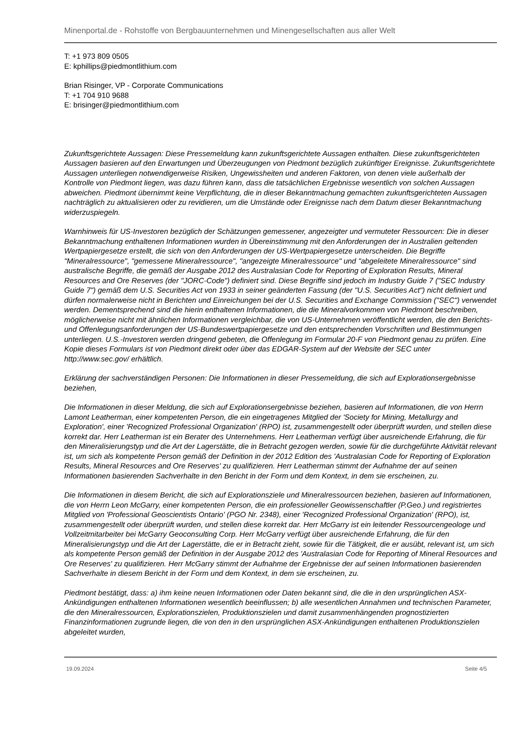Minenportal.de - Rohstoffe von Bergbauunternehmen und Minengesellschaften aus aller Welt
T: +1 973 809 0505
E: kphillips@piedmontlithium.com
Brian Risinger, VP - Corporate Communications
T: +1 704 910 9688
E: brisinger@piedmontlithium.com
Zukunftsgerichtete Aussagen: Diese Pressemeldung kann zukunftsgerichtete Aussagen enthalten. Diese zukunftsgerichteten Aussagen basieren auf den Erwartungen und Überzeugungen von Piedmont bezüglich zukünftiger Ereignisse. Zukunftsgerichtete Aussagen unterliegen notwendigerweise Risiken, Ungewissheiten und anderen Faktoren, von denen viele außerhalb der Kontrolle von Piedmont liegen, was dazu führen kann, dass die tatsächlichen Ergebnisse wesentlich von solchen Aussagen abweichen. Piedmont übernimmt keine Verpflichtung, die in dieser Bekanntmachung gemachten zukunftsgerichteten Aussagen nachträglich zu aktualisieren oder zu revidieren, um die Umstände oder Ereignisse nach dem Datum dieser Bekanntmachung widerzuspiegeln.
Warnhinweis für US-Investoren bezüglich der Schätzungen gemessener, angezeigter und vermuteter Ressourcen: Die in dieser Bekanntmachung enthaltenen Informationen wurden in Übereinstimmung mit den Anforderungen der in Australien geltenden Wertpapiergesetze erstellt, die sich von den Anforderungen der US-Wertpapiergesetze unterscheiden. Die Begriffe "Mineralressource", "gemessene Mineralressource", "angezeigte Mineralressource" und "abgeleitete Mineralressource" sind australische Begriffe, die gemäß der Ausgabe 2012 des Australasian Code for Reporting of Exploration Results, Mineral Resources and Ore Reserves (der "JORC-Code") definiert sind. Diese Begriffe sind jedoch im Industry Guide 7 ("SEC Industry Guide 7") gemäß dem U.S. Securities Act von 1933 in seiner geänderten Fassung (der "U.S. Securities Act") nicht definiert und dürfen normalerweise nicht in Berichten und Einreichungen bei der U.S. Securities and Exchange Commission ("SEC") verwendet werden. Dementsprechend sind die hierin enthaltenen Informationen, die die Mineralvorkommen von Piedmont beschreiben, möglicherweise nicht mit ähnlichen Informationen vergleichbar, die von US-Unternehmen veröffentlicht werden, die den Berichts- und Offenlegungsanforderungen der US-Bundeswertpapiergesetze und den entsprechenden Vorschriften und Bestimmungen unterliegen. U.S.-Investoren werden dringend gebeten, die Offenlegung im Formular 20-F von Piedmont genau zu prüfen. Eine Kopie dieses Formulars ist von Piedmont direkt oder über das EDGAR-System auf der Website der SEC unter http://www.sec.gov/ erhältlich.
Erklärung der sachverständigen Personen: Die Informationen in dieser Pressemeldung, die sich auf Explorationsergebnisse beziehen,
Die Informationen in dieser Meldung, die sich auf Explorationsergebnisse beziehen, basieren auf Informationen, die von Herrn Lamont Leatherman, einer kompetenten Person, die ein eingetragenes Mitglied der 'Society for Mining, Metallurgy and Exploration', einer 'Recognized Professional Organization' (RPO) ist, zusammengestellt oder überprüft wurden, und stellen diese korrekt dar. Herr Leatherman ist ein Berater des Unternehmens. Herr Leatherman verfügt über ausreichende Erfahrung, die für den Mineralisierungstyp und die Art der Lagerstätte, die in Betracht gezogen werden, sowie für die durchgeführte Aktivität relevant ist, um sich als kompetente Person gemäß der Definition in der 2012 Edition des 'Australasian Code for Reporting of Exploration Results, Mineral Resources and Ore Reserves' zu qualifizieren. Herr Leatherman stimmt der Aufnahme der auf seinen Informationen basierenden Sachverhalte in den Bericht in der Form und dem Kontext, in dem sie erscheinen, zu.
Die Informationen in diesem Bericht, die sich auf Explorationsziele und Mineralressourcen beziehen, basieren auf Informationen, die von Herrn Leon McGarry, einer kompetenten Person, die ein professioneller Geowissenschaftler (P.Geo.) und registriertes Mitglied von 'Professional Geoscientists Ontario' (PGO Nr. 2348), einer 'Recognized Professional Organization' (RPO), ist, zusammengestellt oder überprüft wurden, und stellen diese korrekt dar. Herr McGarry ist ein leitender Ressourcengeologe und Vollzeitmitarbeiter bei McGarry Geoconsulting Corp. Herr McGarry verfügt über ausreichende Erfahrung, die für den Mineralisierungstyp und die Art der Lagerstätte, die er in Betracht zieht, sowie für die Tätigkeit, die er ausübt, relevant ist, um sich als kompetente Person gemäß der Definition in der Ausgabe 2012 des 'Australasian Code for Reporting of Mineral Resources and Ore Reserves' zu qualifizieren. Herr McGarry stimmt der Aufnahme der Ergebnisse der auf seinen Informationen basierenden Sachverhalte in diesem Bericht in der Form und dem Kontext, in dem sie erscheinen, zu.
Piedmont bestätigt, dass: a) ihm keine neuen Informationen oder Daten bekannt sind, die die in den ursprünglichen ASX-Ankündigungen enthaltenen Informationen wesentlich beeinflussen; b) alle wesentlichen Annahmen und technischen Parameter, die den Mineralressourcen, Explorationszielen, Produktionszielen und damit zusammenhängenden prognostizierten Finanzinformationen zugrunde liegen, die von den in den ursprünglichen ASX-Ankündigungen enthaltenen Produktionszielen abgeleitet wurden,
19.09.2024 Seite 4/5